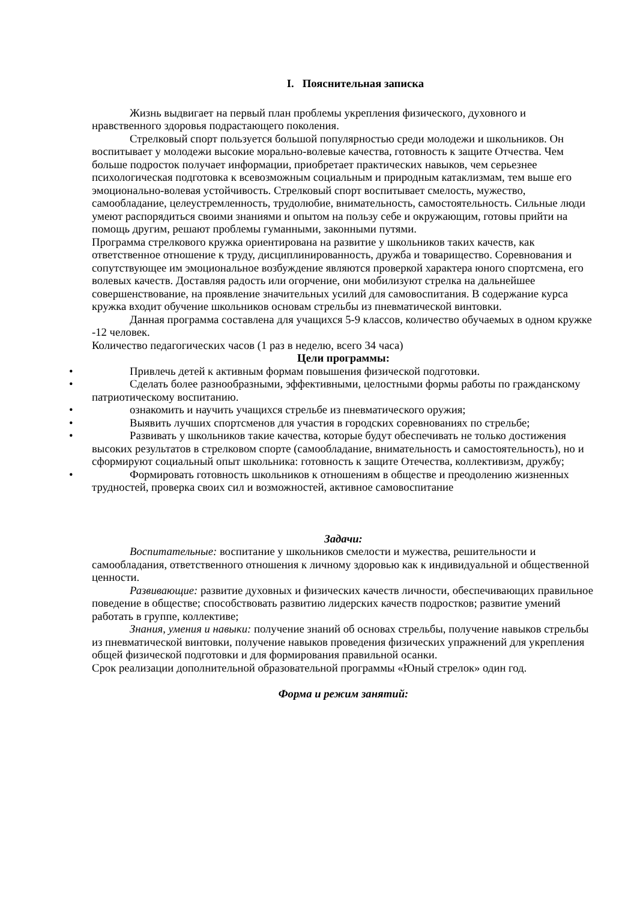I. Пояснительная записка
Жизнь выдвигает на первый план проблемы укрепления физического, духовного и нравственного здоровья подрастающего поколения.
Стрелковый спорт пользуется большой популярностью среди молодежи и школьников. Он воспитывает у молодежи высокие морально-волевые качества, готовность к защите Отчества. Чем больше подросток получает информации, приобретает практических навыков, чем серьезнее психологическая подготовка к всевозможным социальным и природным катаклизмам, тем выше его эмоционально-волевая устойчивость. Стрелковый спорт воспитывает смелость, мужество, самообладание, целеустремленность, трудолюбие, внимательность, самостоятельность. Сильные люди умеют распорядиться своими знаниями и опытом на пользу себе и окружающим, готовы прийти на помощь другим, решают проблемы гуманными, законными путями.
Программа стрелкового кружка ориентирована на развитие у школьников таких качеств, как ответственное отношение к труду, дисциплинированность, дружба и товарищество. Соревнования и сопутствующее им эмоциональное возбуждение являются проверкой характера юного спортсмена, его волевых качеств. Доставляя радость или огорчение, они мобилизуют стрелка на дальнейшее совершенствование, на проявление значительных усилий для самовоспитания. В содержание курса кружка входит обучение школьников основам стрельбы из пневматической винтовки.
Данная программа составлена для учащихся 5-9 классов, количество обучаемых в одном кружке -12 человек.
Количество педагогических часов (1 раз в неделю, всего 34 часа)
Цели программы:
• Привлечь детей к активным формам повышения физической подготовки.
• Сделать более разнообразными, эффективными, целостными формы работы по гражданскому патриотическому воспитанию.
• ознакомить и научить учащихся стрельбе из пневматического оружия;
• Выявить лучших спортсменов для участия в городских соревнованиях по стрельбе;
• Развивать у школьников такие качества, которые будут обеспечивать не только достижения высоких результатов в стрелковом спорте (самообладание, внимательность и самостоятельность), но и сформируют социальный опыт школьника: готовность к защите Отечества, коллективизм, дружбу;
• Формировать готовность школьников к отношениям в обществе и преодолению жизненных трудностей, проверка своих сил и возможностей, активное самовоспитание
Задачи:
Воспитательные: воспитание у школьников смелости и мужества, решительности и самообладания, ответственного отношения к личному здоровью как к индивидуальной и общественной ценности.
Развивающие: развитие духовных и физических качеств личности, обеспечивающих правильное поведение в обществе; способствовать развитию лидерских качеств подростков; развитие умений работать в группе, коллективе;
Знания, умения и навыки: получение знаний об основах стрельбы, получение навыков стрельбы из пневматической винтовки, получение навыков проведения физических упражнений для укрепления общей физической подготовки и для формирования правильной осанки.
Срок реализации дополнительной образовательной программы «Юный стрелок» один год.
Форма и режим занятий: